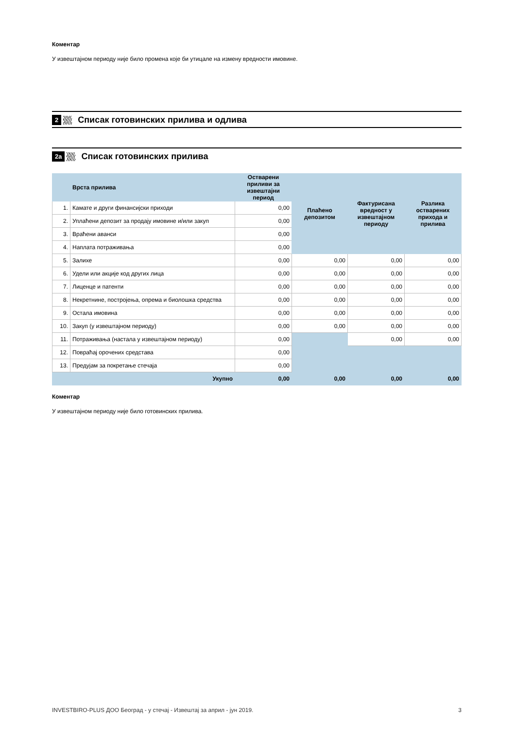Коментар
У извештајном периоду није било промена које би утицале на измену вредности имовине.
2 Списак готовинских прилива и одлива
2a Списак готовинских прилива
| | Врста прилива | Остварени приливи за извештајни период | Плаћено депозитом | Фактурисана вредност у извештајном периоду | Разлика остварених прихода и прилива |
| --- | --- | --- | --- | --- | --- |
| 1. | Камате и други финансијски приходи | 0,00 | | | |
| 2. | Уплаћени депозит за продају имовине и/или закуп | 0,00 | | | |
| 3. | Враћени аванси | 0,00 | | | |
| 4. | Наплата потраживања | 0,00 | | | |
| 5. | Залихе | 0,00 | 0,00 | 0,00 | 0,00 |
| 6. | Удели или акције код других лица | 0,00 | 0,00 | 0,00 | 0,00 |
| 7. | Лиценце и патенти | 0,00 | 0,00 | 0,00 | 0,00 |
| 8. | Некретнине, постројења, опрема и биолошка средства | 0,00 | 0,00 | 0,00 | 0,00 |
| 9. | Остала имовина | 0,00 | 0,00 | 0,00 | 0,00 |
| 10. | Закуп (у извештајном периоду) | 0,00 | 0,00 | 0,00 | 0,00 |
| 11. | Потраживања (настала у извештајном периоду) | 0,00 | | 0,00 | 0,00 |
| 12. | Повраћај орочених средстава | 0,00 | | | |
| 13. | Предујам за покретање стечаја | 0,00 | | | |
| | Укупно | 0,00 | 0,00 | 0,00 | 0,00 |
Коментар
У извештајном периоду није било готовинских прилива.
INVESTBIRO-PLUS ДОО Београд - у стечај - Извештај за април - јун 2019. 3